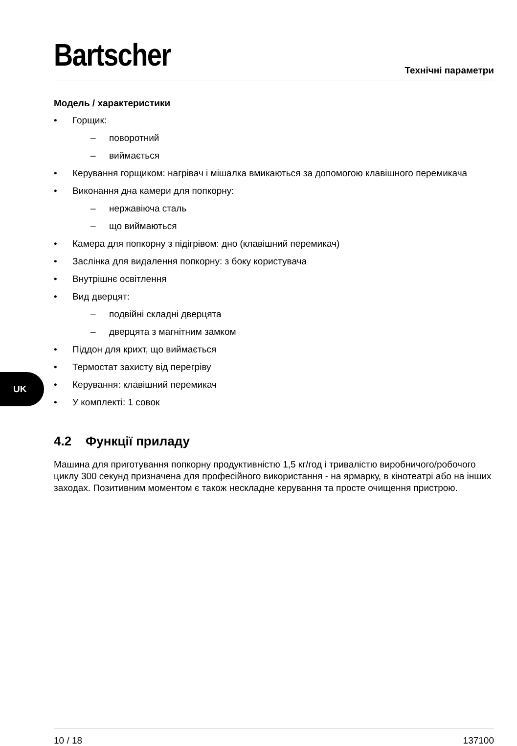Bartscher
Технічні параметри
Модель / характеристики
• Горщик:
– поворотний
– виймається
• Керування горщиком: нагрівач і мішалка вмикаються за допомогою клавішного перемикача
• Виконання дна камери для попкорну:
– нержавіюча сталь
– що виймаються
• Камера для попкорну з підігрівом: дно (клавішний перемикач)
• Заслінка для видалення попкорну: з боку користувача
• Внутрішнє освітлення
• Вид дверцят:
– подвійні складні дверцята
– дверцята з магнітним замком
• Піддон для крихт, що виймається
• Термостат захисту від перегріву
• Керування: клавішний перемикач
• У комплекті: 1 совок
4.2 Функції приладу
Машина для приготування попкорну продуктивністю 1,5 кг/год і тривалістю виробничого/робочого циклу 300 секунд призначена для професійного використання - на ярмарку, в кінотеатрі або на інших заходах. Позитивним моментом є також нескладне керування та просте очищення пристрою.
UK
10 / 18 137100